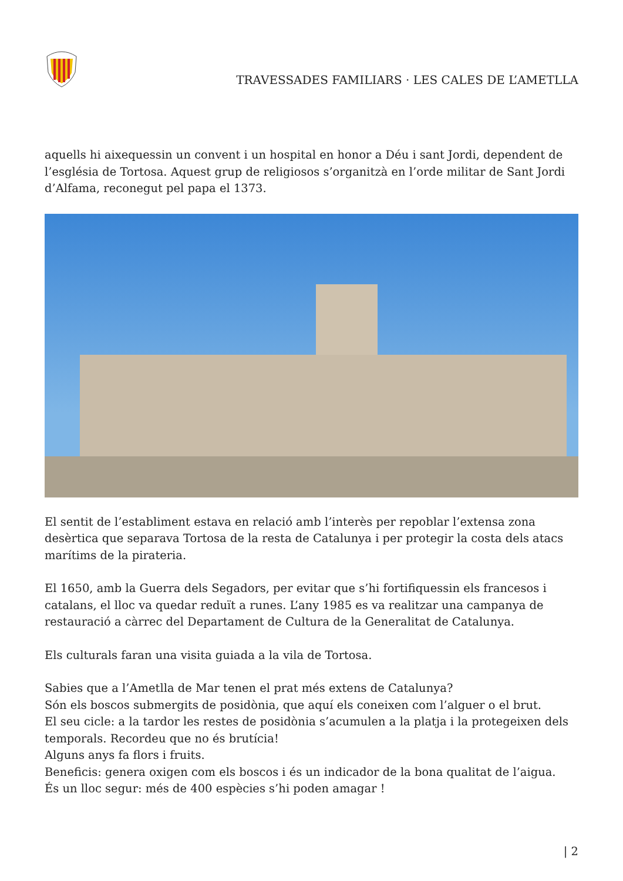TRAVESSADES FAMILIARS · LES CALES DE L’AMETLLA
aquells hi aixequessin un convent i un hospital en honor a Déu i sant Jordi, dependent de l’església de Tortosa. Aquest grup de religiosos s’organitzà en l’orde militar de Sant Jordi d’Alfama, reconegut pel papa el 1373.
El sentit de l’establiment estava en relació amb l’interès per repoblar l’extensa zona desèrtica que separava Tortosa de la resta de Catalunya i per protegir la costa dels atacs marítims de la pirateria.
El 1650, amb la Guerra dels Segadors, per evitar que s’hi fortifiquessin els francesos i catalans, el lloc va quedar reduït a runes. L’any 1985 es va realitzar una campanya de restauració a càrrec del Departament de Cultura de la Generalitat de Catalunya.
Els culturals faran una visita guiada a la vila de Tortosa.
Sabies que a l’Ametlla de Mar tenen el prat més extens de Catalunya?
Són els boscos submergits de posidònia, que aquí els coneixen com l’alguer o el brut.
El seu cicle: a la tardor les restes de posidònia s’acumulen a la platja i la protegeixen dels temporals. Recordeu que no és brutícia!
Alguns anys fa flors i fruits.
Beneficis: genera oxigen com els boscos i és un indicador de la bona qualitat de l’aigua.
És un lloc segur: més de 400 espècies s’hi poden amagar !
| 2